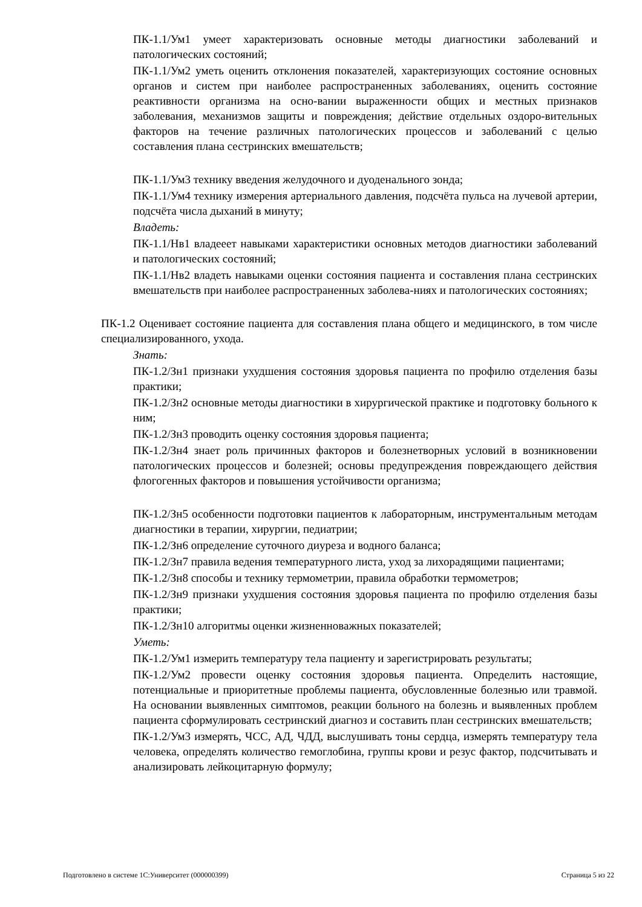ПК-1.1/Ум1 умеет характеризовать основные методы диагностики заболеваний и патологических состояний;
ПК-1.1/Ум2 уметь оценить отклонения показателей, характеризующих состояние основных органов и систем при наиболее распространенных заболеваниях, оценить состояние реактивности организма на осно-вании выраженности общих и местных признаков заболевания, механизмов защиты и повреждения; действие отдельных оздоро-вительных факторов на течение различных патологических процессов и заболеваний с целью составления плана сестринских вмешательств;
ПК-1.1/Ум3 технику введения желудочного и дуоденального зонда;
ПК-1.1/Ум4 технику измерения артериального давления, подсчёта пульса на лучевой артерии, подсчёта числа дыханий в минуту;
Владеть:
ПК-1.1/Нв1 владееет навыками характеристики основных методов диагностики заболеваний и патологических состояний;
ПК-1.1/Нв2 владеть навыками оценки состояния пациента и составления плана сестринских вмешательств при наиболее распространенных заболева-ниях и патологических состояниях;
ПК-1.2 Оценивает состояние пациента для составления плана общего и медицинского, в том числе специализированного, ухода.
Знать:
ПК-1.2/Зн1 признаки ухудшения состояния здоровья пациента по профилю отделения базы практики;
ПК-1.2/Зн2 основные методы диагностики в хирургической практике и подготовку больного к ним;
ПК-1.2/Зн3 проводить оценку состояния здоровья пациента;
ПК-1.2/Зн4 знает роль причинных факторов и болезнетворных условий в возникновении патологических процессов и болезней; основы предупреждения повреждающего действия флогогенных факторов и повышения устойчивости организма;
ПК-1.2/Зн5 особенности подготовки пациентов к лабораторным, инструментальным методам диагностики в терапии, хирургии, педиатрии;
ПК-1.2/Зн6 определение суточного диуреза и водного баланса;
ПК-1.2/Зн7 правила ведения температурного листа, уход за лихорадящими пациентами;
ПК-1.2/Зн8 способы и технику термометрии, правила обработки термометров;
ПК-1.2/Зн9 признаки ухудшения состояния здоровья пациента по профилю отделения базы практики;
ПК-1.2/Зн10 алгоритмы оценки жизненноважных показателей;
Уметь:
ПК-1.2/Ум1 измерить температуру тела пациенту и зарегистрировать результаты;
ПК-1.2/Ум2 провести оценку состояния здоровья пациента. Определить настоящие, потенциальные и приоритетные проблемы пациента, обусловленные болезнью или травмой. На основании выявленных симптомов, реакции больного на болезнь и выявленных проблем пациента сформулировать сестринский диагноз и составить план сестринских вмешательств;
ПК-1.2/Ум3 измерять, ЧСС, АД, ЧДД, выслушивать тоны сердца, измерять температуру тела человека, определять количество гемоглобина, группы крови и резус фактор, подсчитывать и анализировать лейкоцитарную формулу;
Подготовлено в системе 1С:Университет (000000399) Страница 5 из 22